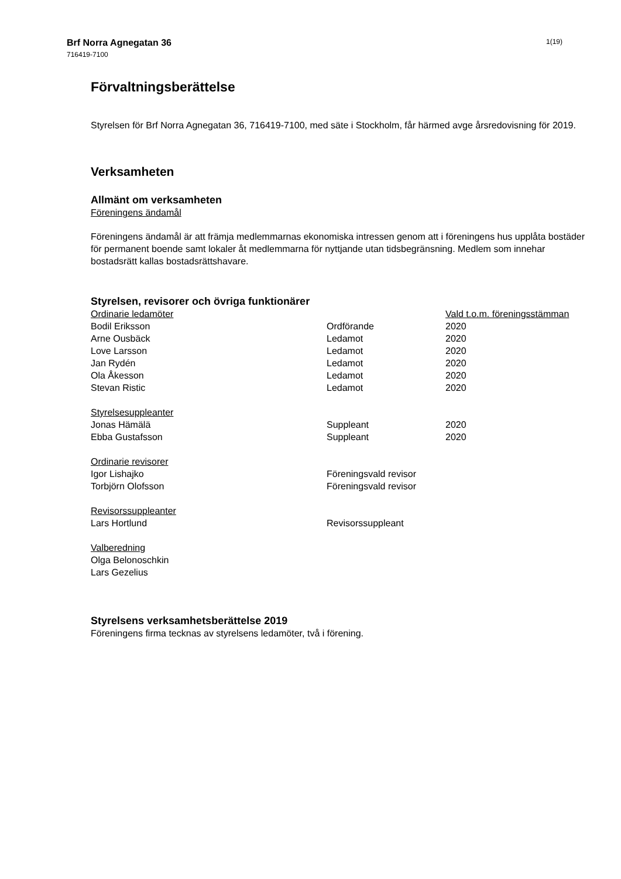Brf Norra Agnegatan 36
716419-7100
1(19)
Förvaltningsberättelse
Styrelsen för Brf Norra Agnegatan 36, 716419-7100, med säte i Stockholm, får härmed avge årsredovisning för 2019.
Verksamheten
Allmänt om verksamheten
Föreningens ändamål
Föreningens ändamål är att främja medlemmarnas ekonomiska intressen genom att i föreningens hus upplåta bostäder för permanent boende samt lokaler åt medlemmarna för nyttjande utan tidsbegränsning. Medlem som innehar bostadsrätt kallas bostadsrättshavare.
Styrelsen, revisorer och övriga funktionärer
| Ordinarie ledamöter | | Vald t.o.m. föreningsstämman |
| Bodil Eriksson | Ordförande | 2020 |
| Arne Ousbäck | Ledamot | 2020 |
| Love Larsson | Ledamot | 2020 |
| Jan Rydén | Ledamot | 2020 |
| Ola Åkesson | Ledamot | 2020 |
| Stevan Ristic | Ledamot | 2020 |
| Styrelsesuppleanter | | |
| Jonas Hämälä | Suppleant | 2020 |
| Ebba Gustafsson | Suppleant | 2020 |
| Ordinarie revisorer | | |
| Igor Lishajko | Föreningsvald revisor | |
| Torbjörn Olofsson | Föreningsvald revisor | |
| Revisorssuppleanter | | |
| Lars Hortlund | Revisorssuppleant | |
| Valberedning | | |
| Olga Belonoschkin | | |
| Lars Gezelius | | |
Styrelsens verksamhetsberättelse 2019
Föreningens firma tecknas av styrelsens ledamöter, två i förening.